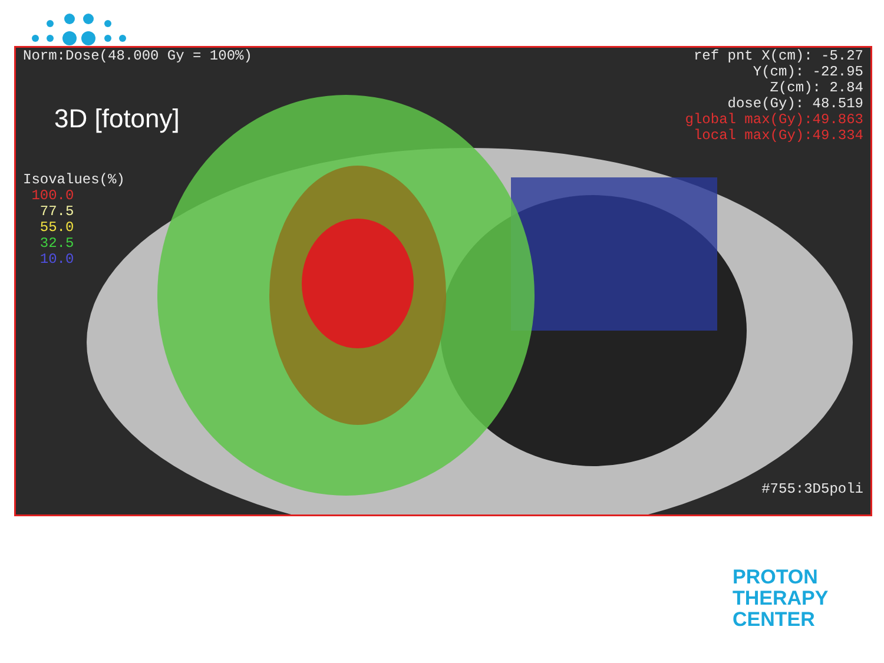Norm:Dose(48.000 Gy = 100%)
ref pnt X(cm): -5.27
Y(cm): -22.95
Z(cm): 2.84
dose(Gy): 48.519
global max(Gy):49.863
local max(Gy):49.334
3D [fotony]
Isovalues(%)
100.0
77.5
55.0
32.5
10.0
#755:3D5poli
PROTON
THERAPY
CENTER